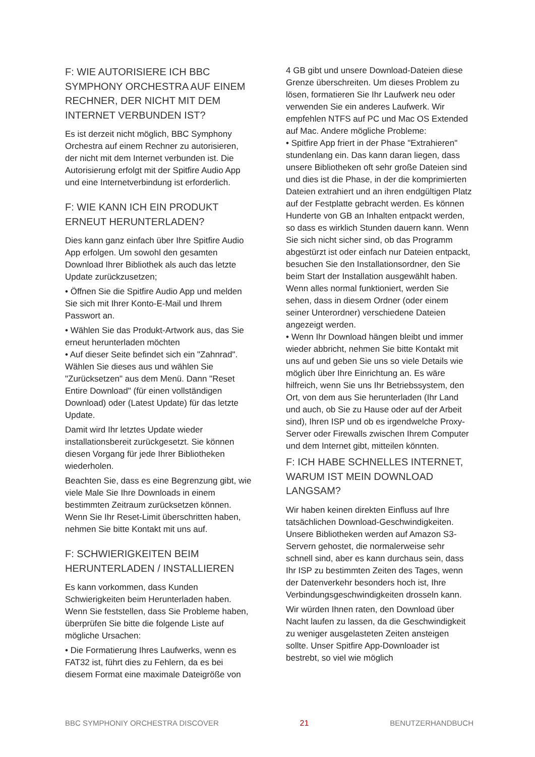F: WIE AUTORISIERE ICH BBC SYMPHONY ORCHESTRA AUF EINEM RECHNER, DER NICHT MIT DEM INTERNET VERBUNDEN IST?
Es ist derzeit nicht möglich, BBC Symphony Orchestra auf einem Rechner zu autorisieren, der nicht mit dem Internet verbunden ist. Die Autorisierung erfolgt mit der Spitfire Audio App und eine Internetverbindung ist erforderlich.
F: WIE KANN ICH EIN PRODUKT ERNEUT HERUNTERLADEN?
Dies kann ganz einfach über Ihre Spitfire Audio App erfolgen. Um sowohl den gesamten Download Ihrer Bibliothek als auch das letzte Update zurückzusetzen;
• Öffnen Sie die Spitfire Audio App und melden Sie sich mit Ihrer Konto-E-Mail und Ihrem Passwort an.
• Wählen Sie das Produkt-Artwork aus, das Sie erneut herunterladen möchten
• Auf dieser Seite befindet sich ein "Zahnrad". Wählen Sie dieses aus und wählen Sie "Zurücksetzen" aus dem Menü. Dann "Reset Entire Download" (für einen vollständigen Download) oder (Latest Update) für das letzte Update.
Damit wird Ihr letztes Update wieder installationsbereit zurückgesetzt. Sie können diesen Vorgang für jede Ihrer Bibliotheken wiederholen.
Beachten Sie, dass es eine Begrenzung gibt, wie viele Male Sie Ihre Downloads in einem bestimmten Zeitraum zurücksetzen können. Wenn Sie Ihr Reset-Limit überschritten haben, nehmen Sie bitte Kontakt mit uns auf.
F: SCHWIERIGKEITEN BEIM HERUNTERLADEN / INSTALLIEREN
Es kann vorkommen, dass Kunden Schwierigkeiten beim Herunterladen haben. Wenn Sie feststellen, dass Sie Probleme haben, überprüfen Sie bitte die folgende Liste auf mögliche Ursachen:
• Die Formatierung Ihres Laufwerks, wenn es FAT32 ist, führt dies zu Fehlern, da es bei diesem Format eine maximale Dateigröße von
4 GB gibt und unsere Download-Dateien diese Grenze überschreiten. Um dieses Problem zu lösen, formatieren Sie Ihr Laufwerk neu oder verwenden Sie ein anderes Laufwerk. Wir empfehlen NTFS auf PC und Mac OS Extended auf Mac. Andere mögliche Probleme:
• Spitfire App friert in der Phase "Extrahieren" stundenlang ein. Das kann daran liegen, dass unsere Bibliotheken oft sehr große Dateien sind und dies ist die Phase, in der die komprimierten Dateien extrahiert und an ihren endgültigen Platz auf der Festplatte gebracht werden. Es können Hunderte von GB an Inhalten entpackt werden, so dass es wirklich Stunden dauern kann. Wenn Sie sich nicht sicher sind, ob das Programm abgestürzt ist oder einfach nur Dateien entpackt, besuchen Sie den Installationsordner, den Sie beim Start der Installation ausgewählt haben. Wenn alles normal funktioniert, werden Sie sehen, dass in diesem Ordner (oder einem seiner Unterordner) verschiedene Dateien angezeigt werden.
• Wenn Ihr Download hängen bleibt und immer wieder abbricht, nehmen Sie bitte Kontakt mit uns auf und geben Sie uns so viele Details wie möglich über Ihre Einrichtung an. Es wäre hilfreich, wenn Sie uns Ihr Betriebssystem, den Ort, von dem aus Sie herunterladen (Ihr Land und auch, ob Sie zu Hause oder auf der Arbeit sind), Ihren ISP und ob es irgendwelche Proxy-Server oder Firewalls zwischen Ihrem Computer und dem Internet gibt, mitteilen könnten.
F: ICH HABE SCHNELLES INTERNET, WARUM IST MEIN DOWNLOAD LANGSAM?
Wir haben keinen direkten Einfluss auf Ihre tatsächlichen Download-Geschwindigkeiten. Unsere Bibliotheken werden auf Amazon S3-Servern gehostet, die normalerweise sehr schnell sind, aber es kann durchaus sein, dass Ihr ISP zu bestimmten Zeiten des Tages, wenn der Datenverkehr besonders hoch ist, Ihre Verbindungsgeschwindigkeiten drosseln kann.
Wir würden Ihnen raten, den Download über Nacht laufen zu lassen, da die Geschwindigkeit zu weniger ausgelasteten Zeiten ansteigen sollte. Unser Spitfire App-Downloader ist bestrebt, so viel wie möglich
BBC SYMPHONIY ORCHESTRA DISCOVER 21 BENUTZERHANDBUCH